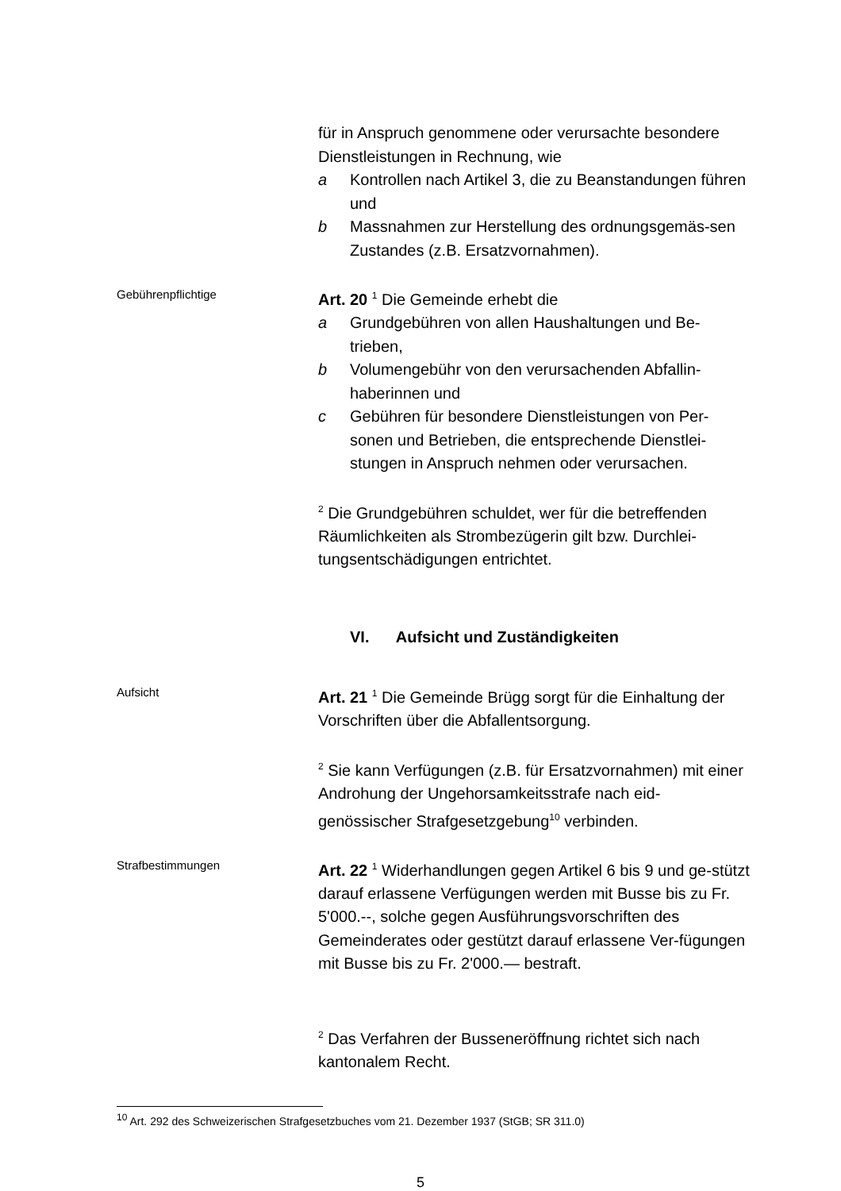für in Anspruch genommene oder verursachte besondere Dienstleistungen in Rechnung, wie
a Kontrollen nach Artikel 3, die zu Beanstandungen führen und
b Massnahmen zur Herstellung des ordnungsgemäs-sen Zustandes (z.B. Ersatzvornahmen).
Gebührenpflichtige
Art. 20 <sup>1</sup> Die Gemeinde erhebt die
a Grundgebühren von allen Haushaltungen und Be-trieben,
b Volumengebühr von den verursachenden Abfallin-haberinnen und
c Gebühren für besondere Dienstleistungen von Per-sonen und Betrieben, die entsprechende Dienstlei-stungen in Anspruch nehmen oder verursachen.
<sup>2</sup> Die Grundgebühren schuldet, wer für die betreffenden Räumlichkeiten als Strombezügerin gilt bzw. Durchlei-tungsentschädigungen entrichtet.
VI. Aufsicht und Zuständigkeiten
Aufsicht
Art. 21 <sup>1</sup> Die Gemeinde Brügg sorgt für die Einhaltung der Vorschriften über die Abfallentsorgung.
<sup>2</sup> Sie kann Verfügungen (z.B. für Ersatzvornahmen) mit einer Androhung der Ungehorsamkeitsstrafe nach eid-genössischer Strafgesetzgebung<sup>10</sup> verbinden.
Strafbestimmungen
Art. 22 <sup>1</sup> Widerhandlungen gegen Artikel 6 bis 9 und ge-stützt darauf erlassene Verfügungen werden mit Busse bis zu Fr. 5'000.--, solche gegen Ausführungsvorschriften des Gemeinderates oder gestützt darauf erlassene Ver-fügungen mit Busse bis zu Fr. 2'000.— bestraft.
<sup>2</sup> Das Verfahren der Busseneröffnung richtet sich nach kantonalem Recht.
<sup>10</sup> Art. 292 des Schweizerischen Strafgesetzbuches vom 21. Dezember 1937 (StGB; SR 311.0)
5